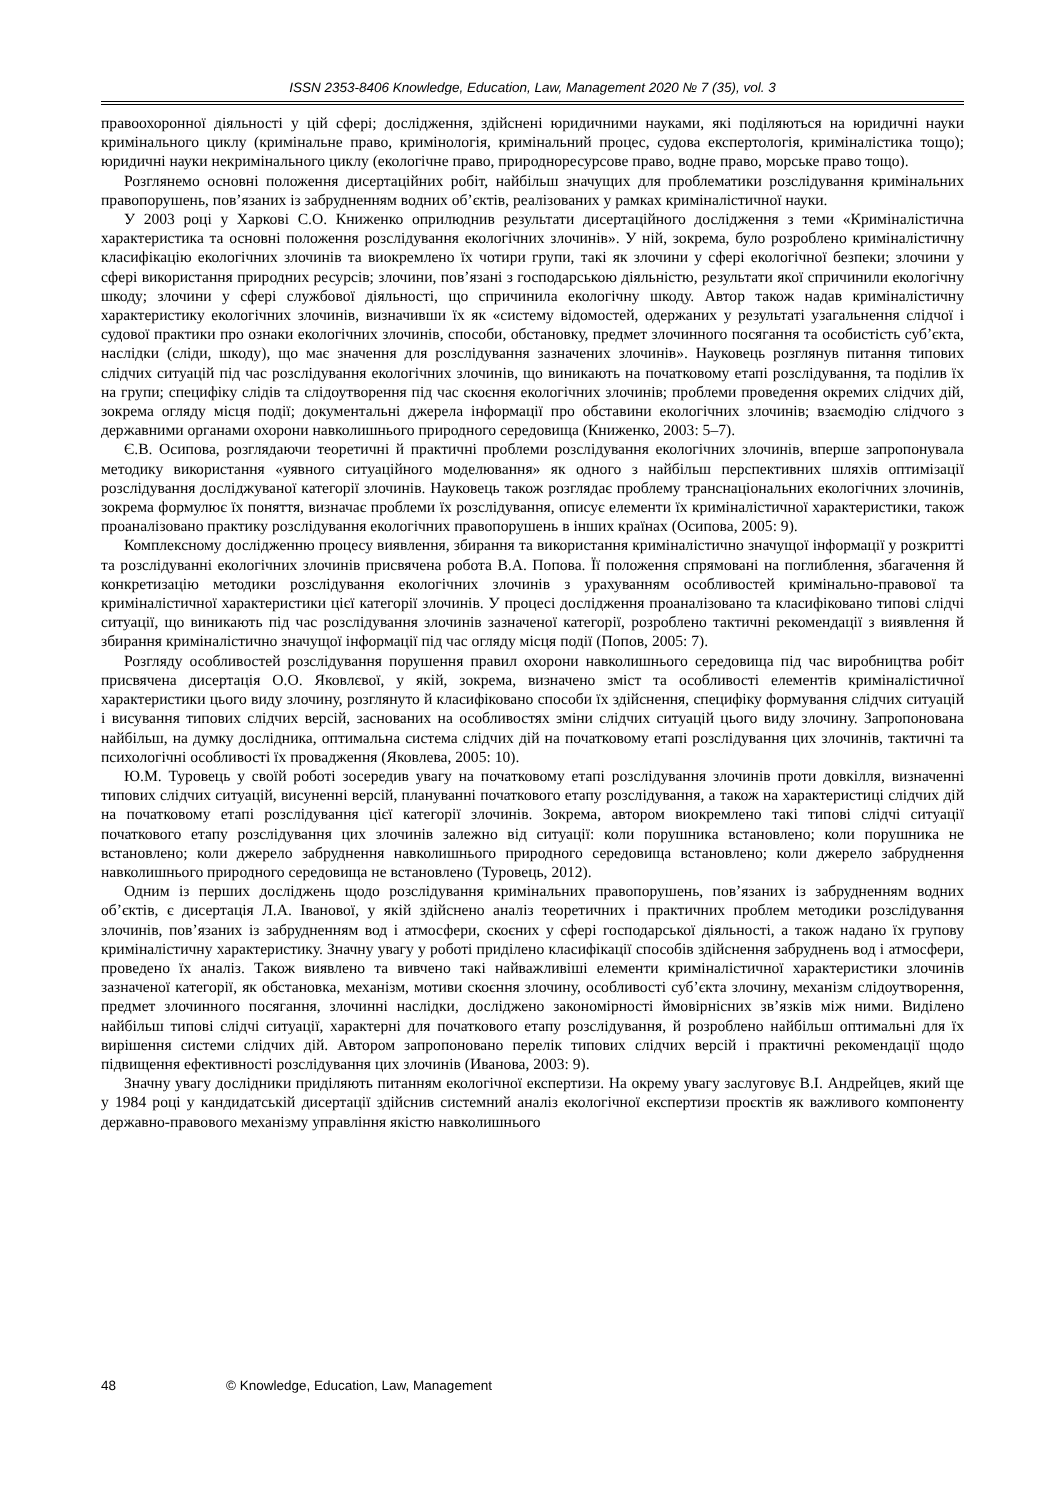ISSN 2353-8406 Knowledge, Education, Law, Management 2020 № 7 (35), vol. 3
правоохоронної діяльності у цій сфері; дослідження, здійснені юридичними науками, які поділяються на юридичні науки кримінального циклу (кримінальне право, кримінологія, кримінальний процес, судова експертологія, криміналістика тощо); юридичні науки некримінального циклу (екологічне право, природноресурсове право, водне право, морське право тощо).
Розглянемо основні положення дисертаційних робіт, найбільш значущих для проблематики розслідування кримінальних правопорушень, пов’язаних із забрудненням водних об’єктів, реалізованих у рамках криміналістичної науки.
У 2003 році у Харкові С.О. Книженко оприлюднив результати дисертаційного дослідження з теми «Криміналістична характеристика та основні положення розслідування екологічних злочинів». У ній, зокрема, було розроблено криміналістичну класифікацію екологічних злочинів та виокремлено їх чотири групи, такі як злочини у сфері екологічної безпеки; злочини у сфері використання природних ресурсів; злочини, пов’язані з господарською діяльністю, результати якої спричинили екологічну шкоду; злочини у сфері службової діяльності, що спричинила екологічну шкоду. Автор також надав криміналістичну характеристику екологічних злочинів, визначивши їх як «систему відомостей, одержаних у результаті узагальнення слідчої і судової практики про ознаки екологічних злочинів, способи, обстановку, предмет злочинного посягання та особистість суб’єкта, наслідки (сліди, шкоду), що має значення для розслідування зазначених злочинів». Науковець розглянув питання типових слідчих ситуацій під час розслідування екологічних злочинів, що виникають на початковому етапі розслідування, та поділив їх на групи; специфіку слідів та слідоутворення під час скоєння екологічних злочинів; проблеми проведення окремих слідчих дій, зокрема огляду місця події; документальні джерела інформації про обставини екологічних злочинів; взаємодію слідчого з державними органами охорони навколишнього природного середовища (Книженко, 2003: 5–7).
Є.В. Осипова, розглядаючи теоретичні й практичні проблеми розслідування екологічних злочинів, вперше запропонувала методику використання «уявного ситуаційного моделювання» як одного з найбільш перспективних шляхів оптимізації розслідування досліджуваної категорії злочинів. Науковець також розглядає проблему транснаціональних екологічних злочинів, зокрема формулює їх поняття, визначає проблеми їх розслідування, описує елементи їх криміналістичної характеристики, також проаналізовано практику розслідування екологічних правопорушень в інших країнах (Осипова, 2005: 9).
Комплексному дослідженню процесу виявлення, збирання та використання криміналістично значущої інформації у розкритті та розслідуванні екологічних злочинів присвячена робота В.А. Попова. Її положення спрямовані на поглиблення, збагачення й конкретизацію методики розслідування екологічних злочинів з урахуванням особливостей кримінально-правової та криміналістичної характеристики цієї категорії злочинів. У процесі дослідження проаналізовано та класифіковано типові слідчі ситуації, що виникають під час розслідування злочинів зазначеної категорії, розроблено тактичні рекомендації з виявлення й збирання криміналістично значущої інформації під час огляду місця події (Попов, 2005: 7).
Розгляду особливостей розслідування порушення правил охорони навколишнього середовища під час виробництва робіт присвячена дисертація О.О. Яковлєвої, у якій, зокрема, визначено зміст та особливості елементів криміналістичної характеристики цього виду злочину, розглянуто й класифіковано способи їх здійснення, специфіку формування слідчих ситуацій і висування типових слідчих версій, заснованих на особливостях зміни слідчих ситуацій цього виду злочину. Запропонована найбільш, на думку дослідника, оптимальна система слідчих дій на початковому етапі розслідування цих злочинів, тактичні та психологічні особливості їх провадження (Яковлева, 2005: 10).
Ю.М. Туровець у своїй роботі зосередив увагу на початковому етапі розслідування злочинів проти довкілля, визначенні типових слідчих ситуацій, висуненні версій, плануванні початкового етапу розслідування, а також на характеристиці слідчих дій на початковому етапі розслідування цієї категорії злочинів. Зокрема, автором виокремлено такі типові слідчі ситуації початкового етапу розслідування цих злочинів залежно від ситуації: коли порушника встановлено; коли порушника не встановлено; коли джерело забруднення навколишнього природного середовища встановлено; коли джерело забруднення навколишнього природного середовища не встановлено (Туровець, 2012).
Одним із перших досліджень щодо розслідування кримінальних правопорушень, пов’язаних із забрудненням водних об’єктів, є дисертація Л.А. Іванової, у якій здійснено аналіз теоретичних і практичних проблем методики розслідування злочинів, пов’язаних із забрудненням вод і атмосфери, скоєних у сфері господарської діяльності, а також надано їх групову криміналістичну характеристику. Значну увагу у роботі приділено класифікації способів здійснення забруднень вод і атмосфери, проведено їх аналіз. Також виявлено та вивчено такі найважливіші елементи криміналістичної характеристики злочинів зазначеної категорії, як обстановка, механізм, мотиви скоєння злочину, особливості суб’єкта злочину, механізм слідоутворення, предмет злочинного посягання, злочинні наслідки, досліджено закономірності ймовірнісних зв’язків між ними. Виділено найбільш типові слідчі ситуації, характерні для початкового етапу розслідування, й розроблено найбільш оптимальні для їх вирішення системи слідчих дій. Автором запропоновано перелік типових слідчих версій і практичні рекомендації щодо підвищення ефективності розслідування цих злочинів (Иванова, 2003: 9).
Значну увагу дослідники приділяють питанням екологічної експертизи. На окрему увагу заслуговує В.І. Андрейцев, який ще у 1984 році у кандидатській дисертації здійснив системний аналіз екологічної експертизи проєктів як важливого компоненту державно-правового механізму управління якістю навколишнього
48 © Knowledge, Education, Law, Management